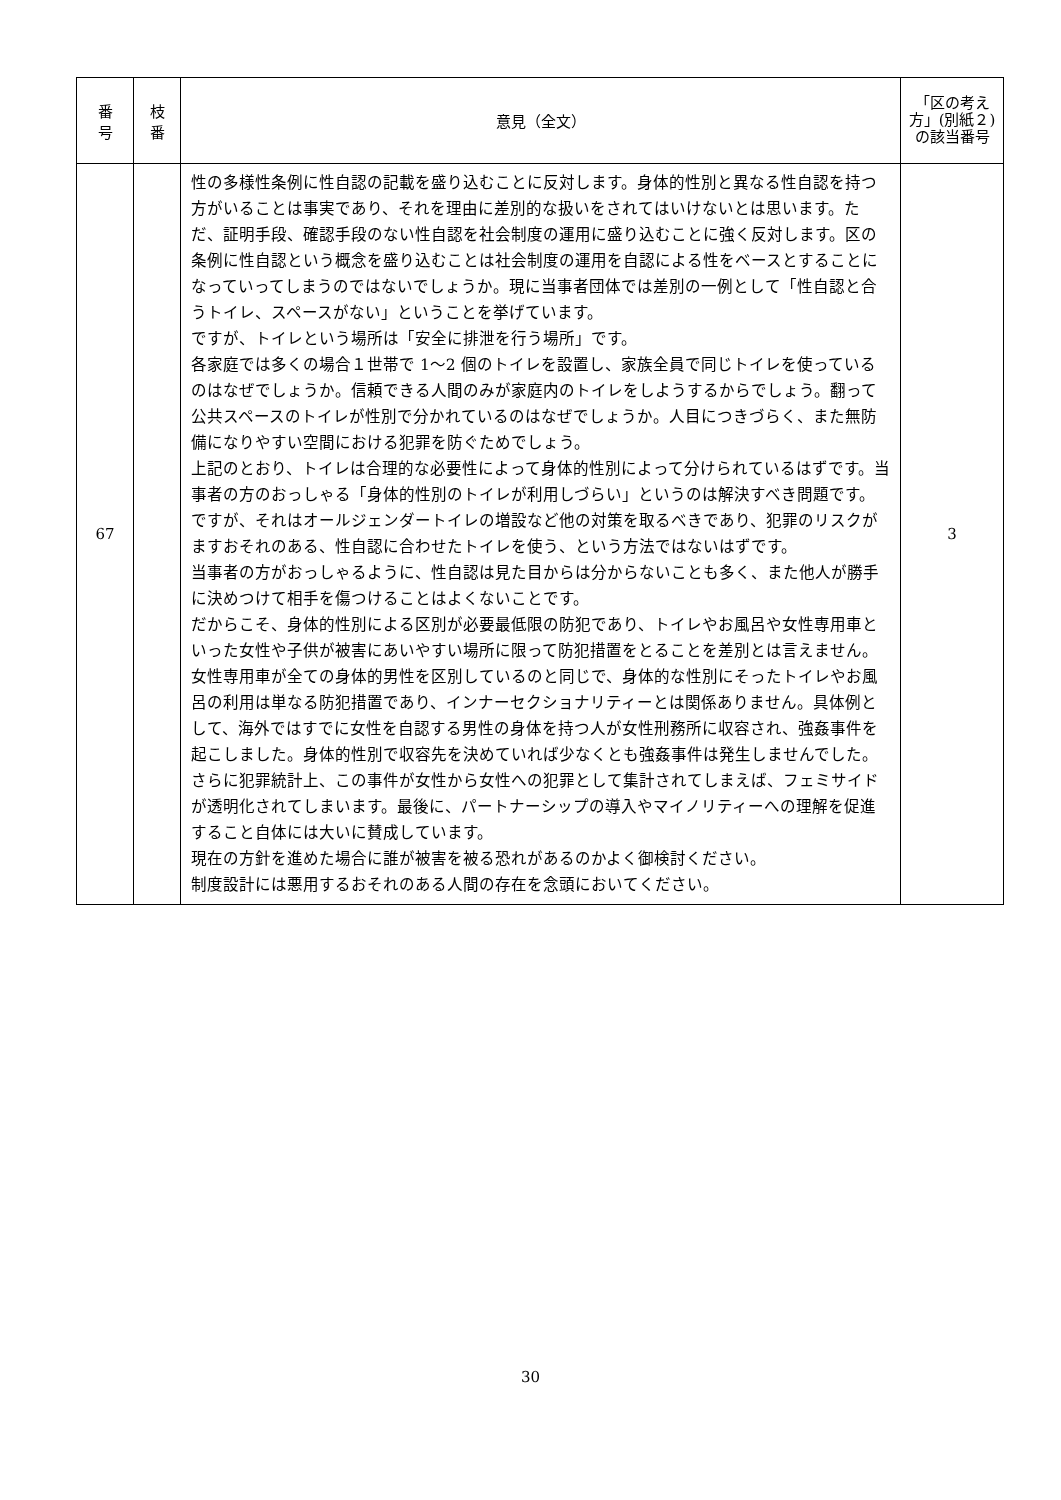| 番 号 | 枝 番 | 意見（全文） | 「区の考え方」(別紙２)の該当番号 |
| --- | --- | --- | --- |
| 67 | | 性の多様性条例に性自認の記載を盛り込むことに反対します。身体的性別と異なる性自認を持つ方がいることは事実であり、それを理由に差別的な扱いをされてはいけないとは思います。ただ、証明手段、確認手段のない性自認を社会制度の運用に盛り込むことに強く反対します。区の条例に性自認という概念を盛り込むことは社会制度の運用を自認による性をベースとすることになっていってしまうのではないでしょうか。現に当事者団体では差別の一例として「性自認と合うトイレ、スペースがない」ということを挙げています。 ですが、トイレという場所は「安全に排泄を行う場所」です。 各家庭では多くの場合１世帯で 1〜2 個のトイレを設置し、家族全員で同じトイレを使っているのはなぜでしょうか。信頼できる人間のみが家庭内のトイレをしようするからでしょう。翻って公共スペースのトイレが性別で分かれているのはなぜでしょうか。人目につきづらく、また無防備になりやすい空間における犯罪を防ぐためでしょう。 上記のとおり、トイレは合理的な必要性によって身体的性別によって分けられているはずです。当事者の方のおっしゃる「身体的性別のトイレが利用しづらい」というのは解決すべき問題です。ですが、それはオールジェンダートイレの増設など他の対策を取るべきであり、犯罪のリスクがますおそれのある、性自認に合わせたトイレを使う、という方法ではないはずです。 当事者の方がおっしゃるように、性自認は見た目からは分からないことも多く、また他人が勝手に決めつけて相手を傷つけることはよくないことです。 だからこそ、身体的性別による区別が必要最低限の防犯であり、トイレやお風呂や女性専用車といった女性や子供が被害にあいやすい場所に限って防犯措置をとることを差別とは言えません。 女性専用車が全ての身体的男性を区別しているのと同じで、身体的な性別にそったトイレやお風呂の利用は単なる防犯措置であり、インナーセクショナリティーとは関係ありません。具体例として、海外ではすでに女性を自認する男性の身体を持つ人が女性刑務所に収容され、強姦事件を起こしました。身体的性別で収容先を決めていれば少なくとも強姦事件は発生しませんでした。さらに犯罪統計上、この事件が女性から女性への犯罪として集計されてしまえば、フェミサイドが透明化されてしまいます。最後に、パートナーシップの導入やマイノリティーへの理解を促進すること自体には大いに賛成しています。 現在の方針を進めた場合に誰が被害を被る恐れがあるのかよく御検討ください。 制度設計には悪用するおそれのある人間の存在を念頭においてください。 | 3 |
30